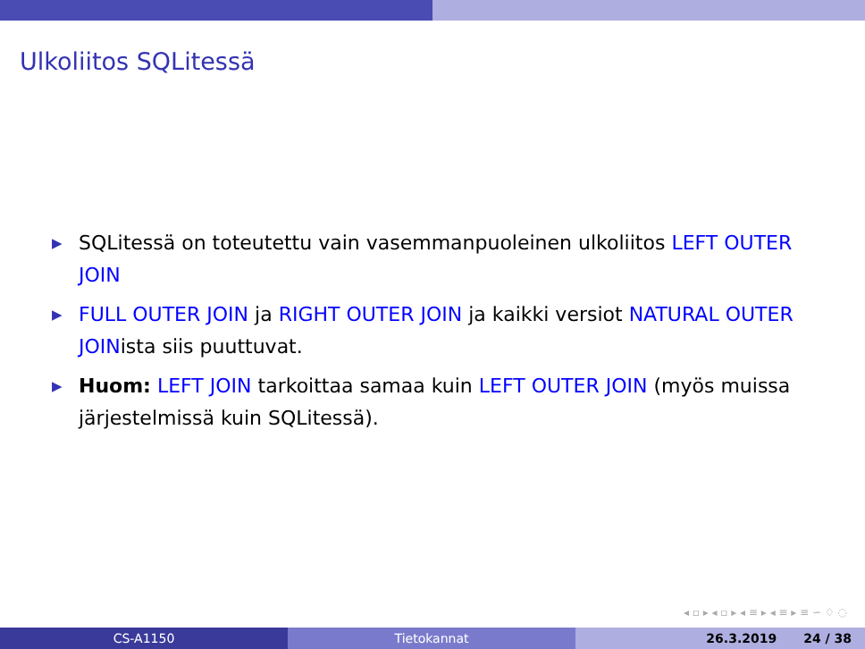Ulkoliitos SQLitessä
▶ SQLitessä on toteutettu vain vasemmanpuoleinen ulkoliitos LEFT OUTER JOIN
▶ FULL OUTER JOIN ja RIGHT OUTER JOIN ja kaikki versiot NATURAL OUTER JOINista siis puuttuvat.
▶ Huom: LEFT JOIN tarkoittaa samaa kuin LEFT OUTER JOIN (myös muissa järjestelmissä kuin SQLitessä).
◂ ▫ ▸ ◂ ▫ ▸ ◂ ≡ ▸ ◂ ≡ ▸ ≡ ∽ ♢ ◌
CS-A1150 Tietokannat 26.3.2019 24 / 38